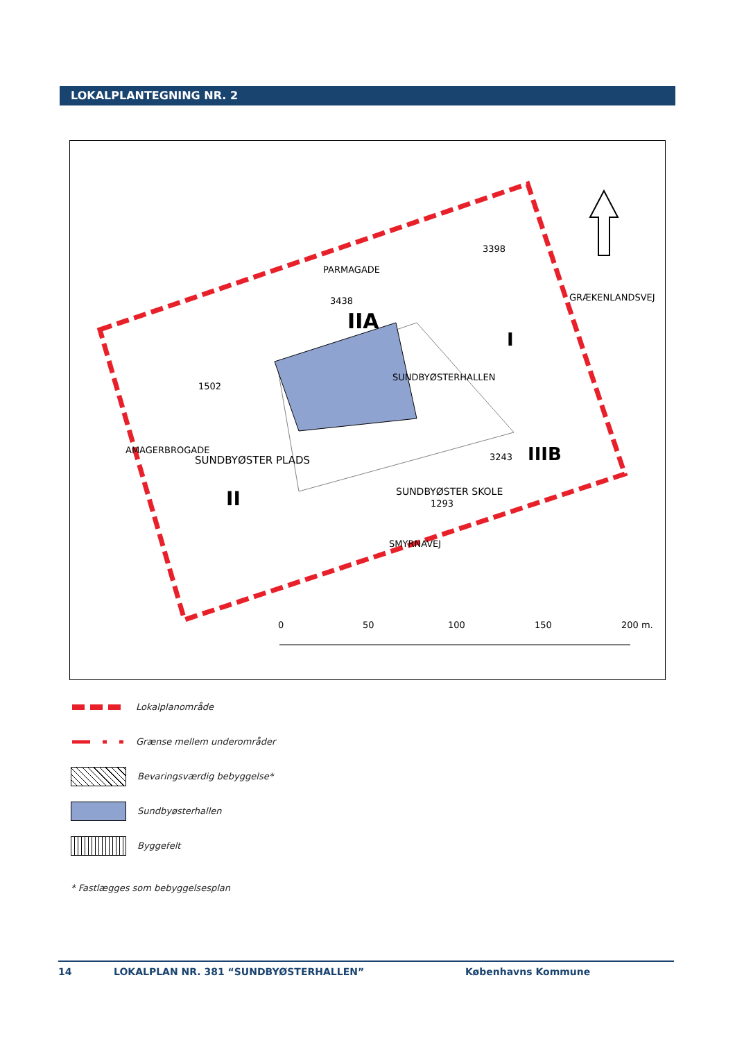LOKALPLANTEGNING NR. 2
1502
SUNDBYØSTERHALLEN
IIA
I
SUNDBYØSTER PLADS
II
SUNDBYØSTER SKOLE
1293
IIIB
3243
3398
3438
PARMAGADE
SMYRNAVEJ
GRÆKENLANDSVEJ
AMAGERBROGADE
0
50
100
150
200 m.
Lokalplanområde
Grænse mellem underområder
Bevaringsværdig bebyggelse*
Sundbyøsterhallen
Byggefelt
* Fastlægges som bebyggelsesplan
14 LOKALPLAN NR. 381 “SUNDBYØSTERHALLEN” Københavns Kommune